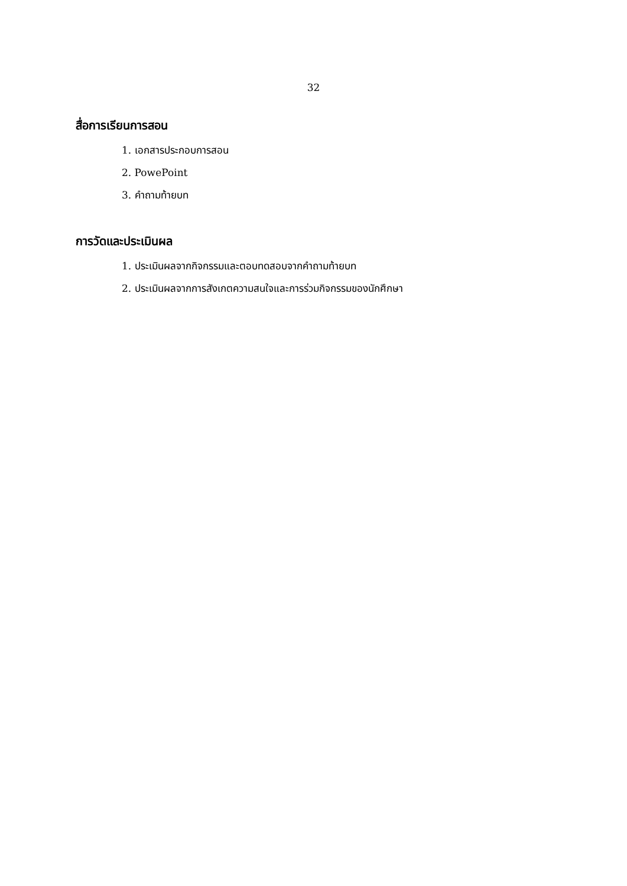32
สื่อการเรียนการสอน
1. เอกสารประกอบการสอน
2. PowePoint
3. คำถามท้ายบท
การวัดและประเมินผล
1. ประเมินผลจากกิจกรรมและตอบทดสอบจากคำถามท้ายบท
2. ประเมินผลจากการสังเกตความสนใจและการร่วมกิจกรรมของนักศึกษา